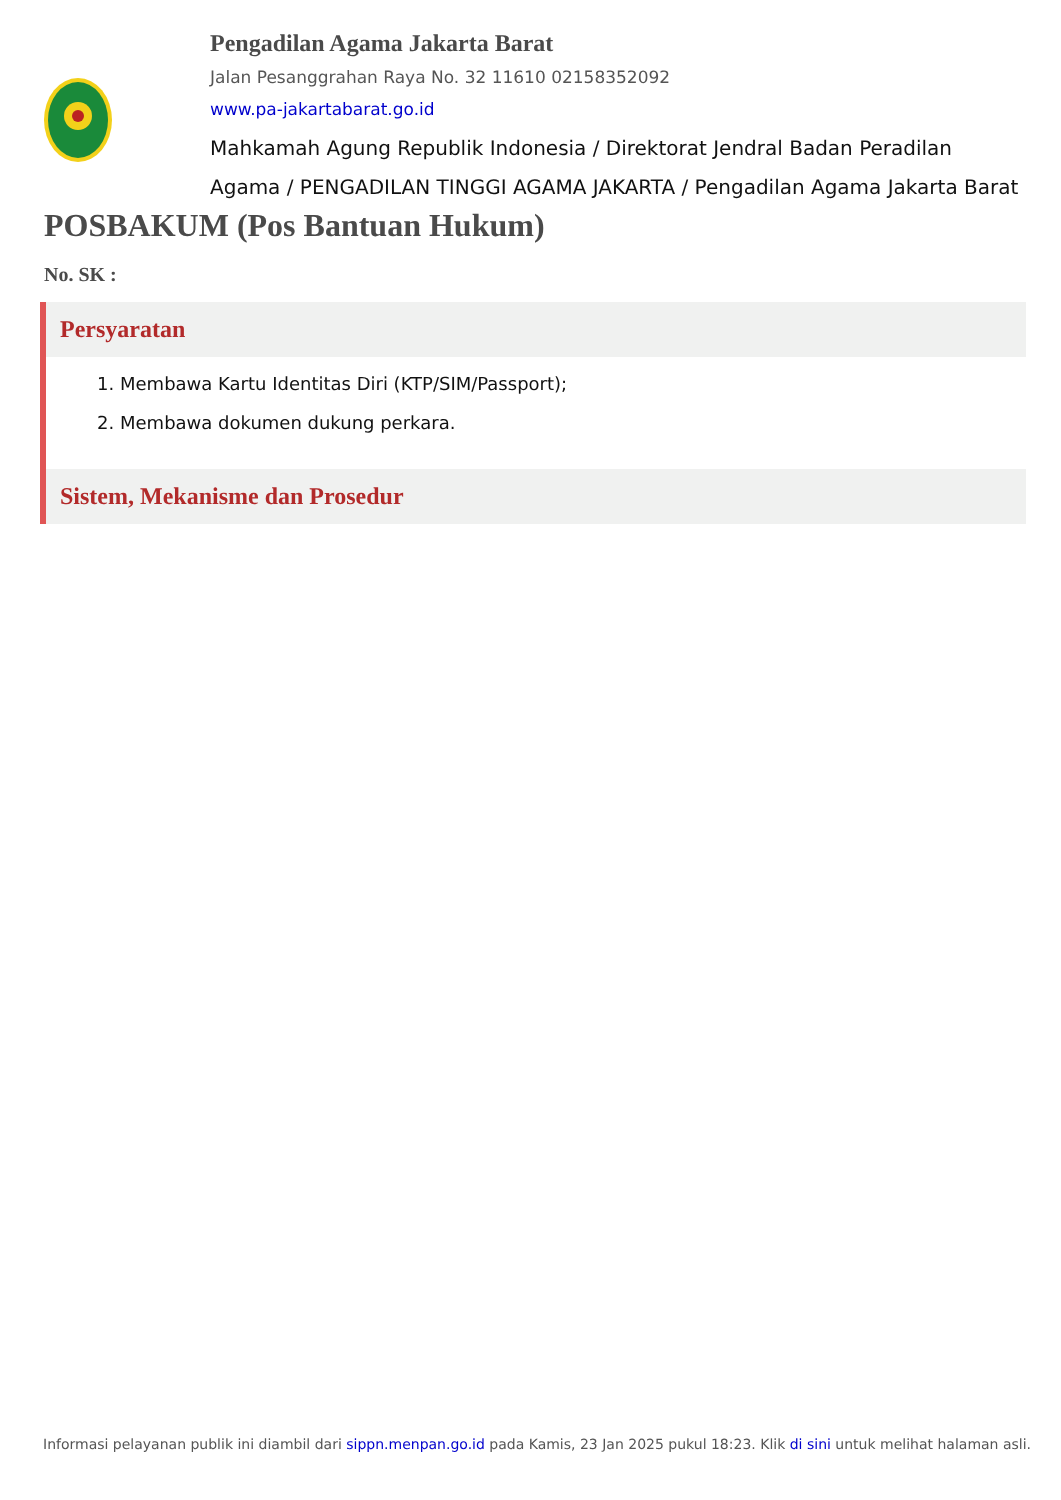Pengadilan Agama Jakarta Barat
Jalan Pesanggrahan Raya No. 32 11610 02158352092
www.pa-jakartabarat.go.id
Mahkamah Agung Republik Indonesia / Direktorat Jendral Badan Peradilan Agama / PENGADILAN TINGGI AGAMA JAKARTA / Pengadilan Agama Jakarta Barat
POSBAKUM (Pos Bantuan Hukum)
No. SK :
Persyaratan
1. Membawa Kartu Identitas Diri (KTP/SIM/Passport);
2. Membawa dokumen dukung perkara.
Sistem, Mekanisme dan Prosedur
Informasi pelayanan publik ini diambil dari sippn.menpan.go.id pada Kamis, 23 Jan 2025 pukul 18:23. Klik di sini untuk melihat halaman asli.